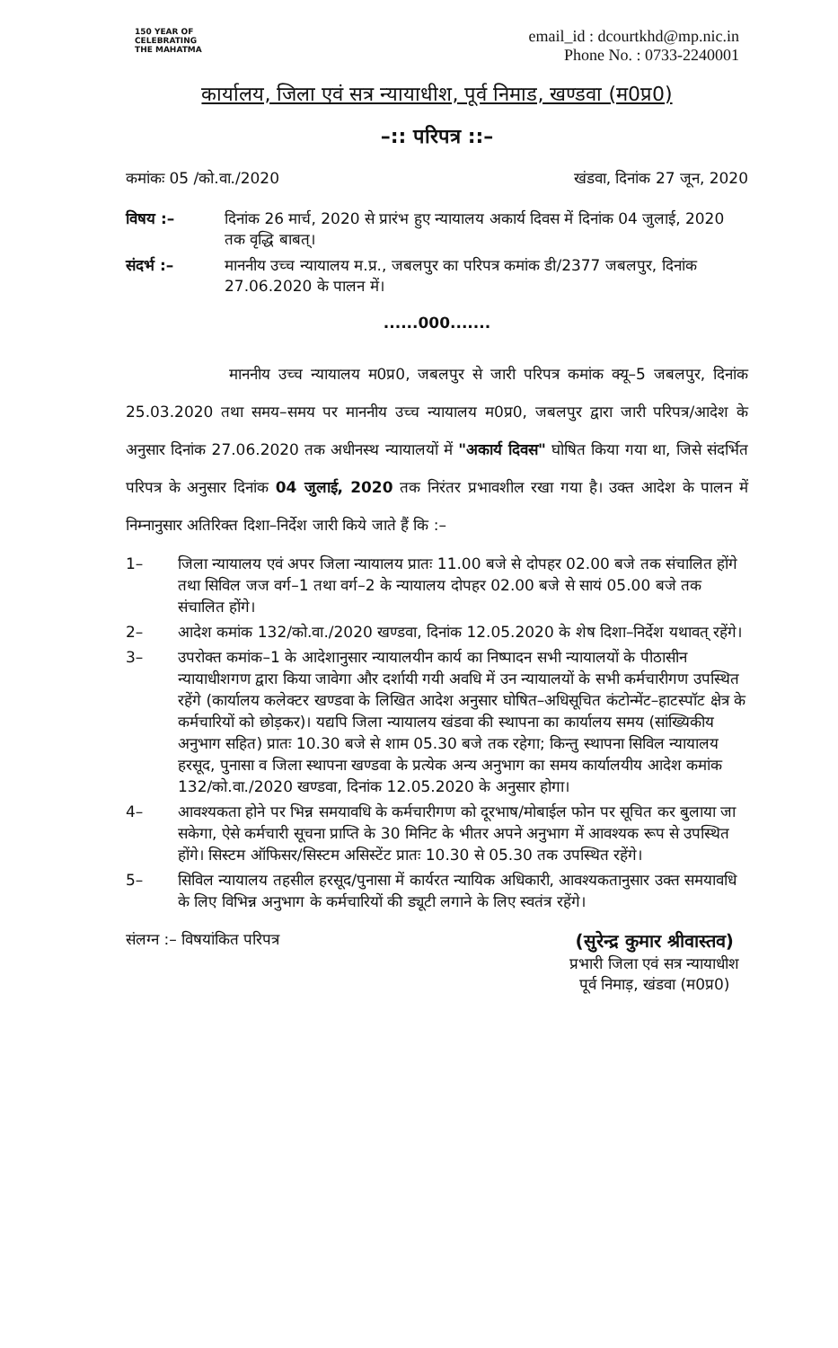150 YEAR OF CELEBRATING THE MAHATMA
email_id : dcourtkhd@mp.nic.in
Phone No. : 0733-2240001
कार्यालय, जिला एवं सत्र न्यायाधीश, पूर्व निमाड, खण्डवा (म0प्र0)
–:: परिपत्र ::–
कमांकः 05 /को.वा./2020 खंडवा, दिनांक 27 जून, 2020
विषय :– दिनांक 26 मार्च, 2020 से प्रारंभ हुए न्यायालय अकार्य दिवस में दिनांक 04 जुलाई, 2020 तक वृद्धि बाबत्।
संदर्भ :– माननीय उच्च न्यायालय म.प्र., जबलपुर का परिपत्र कमांक डी/2377 जबलपुर, दिनांक 27.06.2020 के पालन में।
......000.......
माननीय उच्च न्यायालय म0प्र0, जबलपुर से जारी परिपत्र कमांक क्यू–5 जबलपुर, दिनांक 25.03.2020 तथा समय–समय पर माननीय उच्च न्यायालय म0प्र0, जबलपुर द्वारा जारी परिपत्र/आदेश के अनुसार दिनांक 27.06.2020 तक अधीनस्थ न्यायालयों में "अकार्य दिवस" घोषित किया गया था, जिसे संदर्भित परिपत्र के अनुसार दिनांक 04 जुलाई, 2020 तक निरंतर प्रभावशील रखा गया है। उक्त आदेश के पालन में निम्नानुसार अतिरिक्त दिशा–निर्देश जारी किये जाते हैं कि :–
1– जिला न्यायालय एवं अपर जिला न्यायालय प्रातः 11.00 बजे से दोपहर 02.00 बजे तक संचालित होंगे तथा सिविल जज वर्ग–1 तथा वर्ग–2 के न्यायालय दोपहर 02.00 बजे से सायं 05.00 बजे तक संचालित होंगे।
2– आदेश कमांक 132/को.वा./2020 खण्डवा, दिनांक 12.05.2020 के शेष दिशा–निर्देश यथावत् रहेंगे।
3– उपरोक्त कमांक–1 के आदेशानुसार न्यायालयीन कार्य का निष्पादन सभी न्यायालयों के पीठासीन न्यायाधीशगण द्वारा किया जावेगा और दर्शायी गयी अवधि में उन न्यायालयों के सभी कर्मचारीगण उपस्थित रहेंगे (कार्यालय कलेक्टर खण्डवा के लिखित आदेश अनुसार घोषित–अधिसूचित कंटोन्मेंट–हाटस्पॉट क्षेत्र के कर्मचारियों को छोड़कर)। यद्यपि जिला न्यायालय खंडवा की स्थापना का कार्यालय समय (सांख्यिकीय अनुभाग सहित) प्रातः 10.30 बजे से शाम 05.30 बजे तक रहेगा; किन्तु स्थापना सिविल न्यायालय हरसूद, पुनासा व जिला स्थापना खण्डवा के प्रत्येक अन्य अनुभाग का समय कार्यालयीय आदेश कमांक 132/को.वा./2020 खण्डवा, दिनांक 12.05.2020 के अनुसार होगा।
4– आवश्यकता होने पर भिन्न समयावधि के कर्मचारीगण को दूरभाष/मोबाईल फोन पर सूचित कर बुलाया जा सकेगा, ऐसे कर्मचारी सूचना प्राप्ति के 30 मिनिट के भीतर अपने अनुभाग में आवश्यक रूप से उपस्थित होंगे। सिस्टम ऑफिसर/सिस्टम असिस्टेंट प्रातः 10.30 से 05.30 तक उपस्थित रहेंगे।
5– सिविल न्यायालय तहसील हरसूद/पुनासा में कार्यरत न्यायिक अधिकारी, आवश्यकतानुसार उक्त समयावधि के लिए विभिन्न अनुभाग के कर्मचारियों की ड्यूटी लगाने के लिए स्वतंत्र रहेंगे।
संलग्न :– विषयांकित परिपत्र
(सुरेन्द्र कुमार श्रीवास्तव)
प्रभारी जिला एवं सत्र न्यायाधीश
पूर्व निमाड़, खंडवा (म0प्र0)